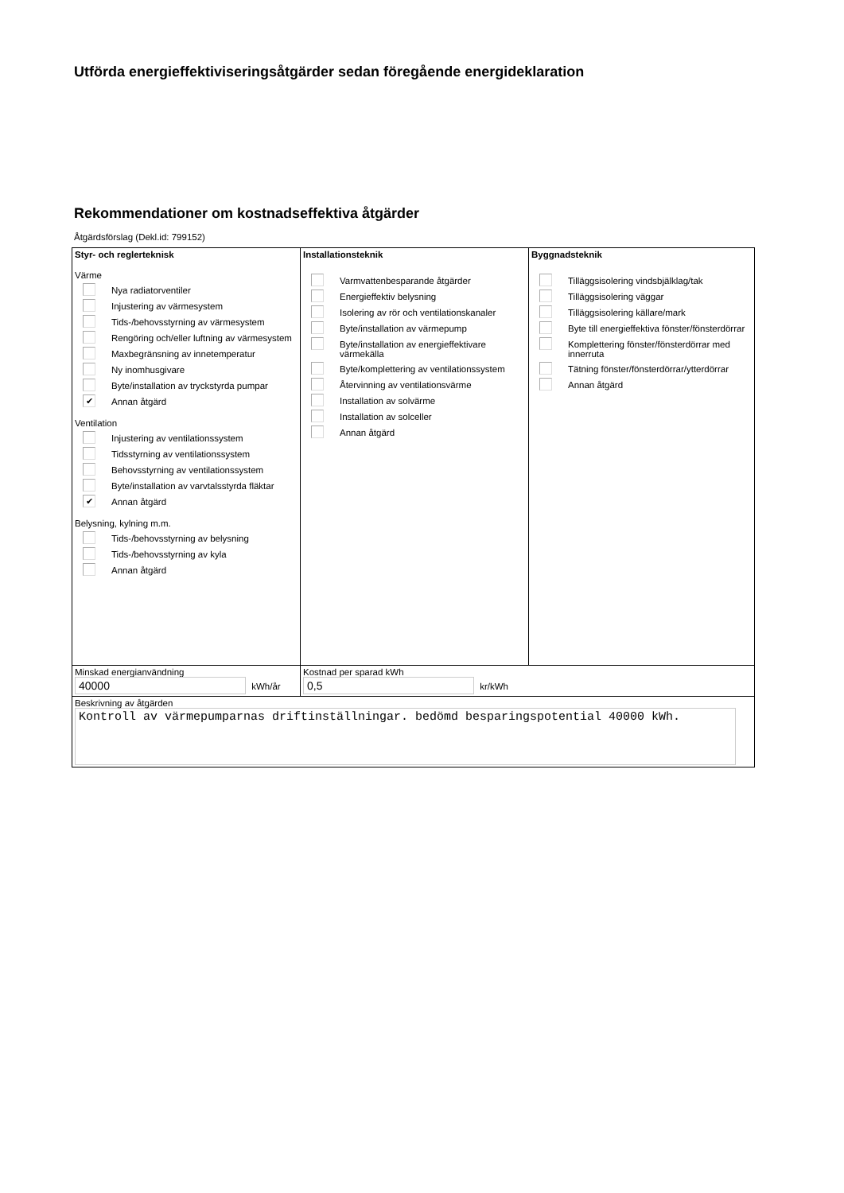Utförda energieffektiviseringsåtgärder sedan föregående energideklaration
Rekommendationer om kostnadseffektiva åtgärder
Åtgärdsförslag (Dekl.id: 799152)
| Styr- och reglerteknisk Värme Nya radiatorventiler Injustering av värmesystem Tids-/behovsstyrning av värmesystem Rengöring och/eller luftning av värmesystem Maxbegränsning av innetemperatur Ny inomhusgivare Byte/installation av tryckstyrda pumpar ✔ Annan åtgärd Ventilation Injustering av ventilationssystem Tidsstyrning av ventilationssystem Behovsstyrning av ventilationssystem Byte/installation av varvtalsstyrda fläktar ✔ Annan åtgärd Belysning, kylning m.m. Tids-/behovsstyrning av belysning Tids-/behovsstyrning av kyla Annan åtgärd | Installationsteknik Varmvattenbesparande åtgärder Energieffektiv belysning Isolering av rör och ventilationskanaler Byte/installation av värmepump Byte/installation av energieffektivare värmekälla Byte/komplettering av ventilationssystem Återvinning av ventilationsvärme Installation av solvärme Installation av solceller Annan åtgärd | Byggnadsteknik Tilläggsisolering vindsbjälklag/tak Tilläggsisolering väggar Tilläggsisolering källare/mark Byte till energieffektiva fönster/fönsterdörrar Komplettering fönster/fönsterdörrar med innerruta Tätning fönster/fönsterdörrar/ytterdörrar Annan åtgärd |
| Minskad energianvändning 40000 kWh/år | Kostnad per sparad kWh 0,5 kr/kWh | |
| Beskrivning av åtgärden Kontroll av värmepumparnas driftinställningar. bedömd besparingspotential 40000 kWh. | | |